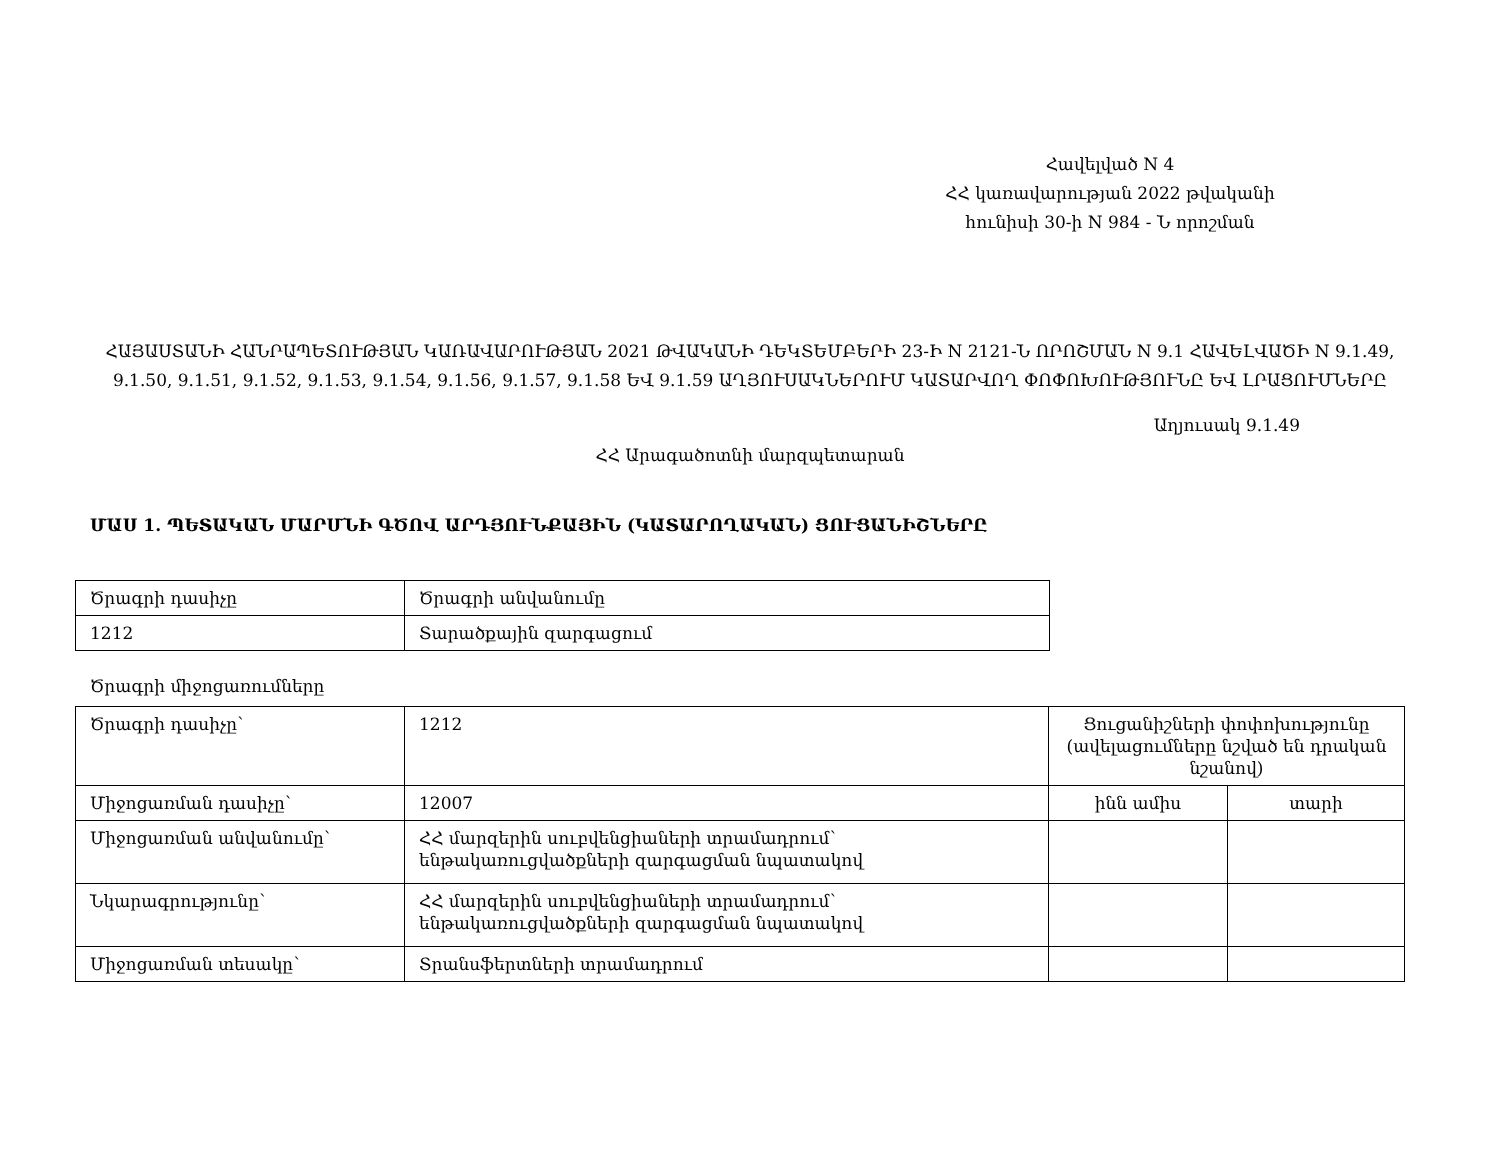Հավելված N 4
ՀՀ կառավարության 2022 թվականի
հունիսի 30-ի N 984 - Ն որոշման
ՀԱՅԱՍՏԱՆԻ ՀԱՆՐԱՊԵՏՈՒԹՅԱՆ ԿԱՌԱՎԱՐՈՒԹՅԱՆ 2021 ԹՎԱԿԱՆԻ ԴԵԿՏԵՄԲԵՐԻ 23-Ի N 2121-Ն ՈՐՈՇՄԱՆ N 9.1 ՀԱՎԵԼՎԱԾԻ N 9.1.49, 9.1.50, 9.1.51, 9.1.52, 9.1.53, 9.1.54, 9.1.56, 9.1.57, 9.1.58 ԵՎ 9.1.59 ԱՂՅՈՒՍԱԿՆԵՐՈՒՄ ԿԱՏԱՐՎՈՂ ՓՈՓՈԽՈՒԹՅՈՒՆԸ ԵՎ ԼՐԱՑՈՒՄՆԵՐԸ
Աղյուսակ 9.1.49
ՀՀ Արագածոտնի մարզպետարան
ՄԱՍ 1. ՊԵՏԱԿԱՆ ՄԱՐՄՆԻ ԳԾՈՎ ԱՐԴՅՈՒՆՔԱՅԻՆ (ԿԱՏԱՐՈՂԱԿԱՆ) ՑՈՒՑԱՆԻՇՆԵՐԸ
| Ծրագրի դասիչը | Ծրագրի անվանումը |
| 1212 | Տարածքային զարգացում |
Ծրագրի միջոցառումները
| Ծրագրի դասիչը՝ | 1212 | Ցուցանիշների փոփոխությունը (ավելացումները նշված են դրական նշանով) | |
| Միջոցառման դասիչը՝ | 12007 | ինն ամիս | տարի |
| Միջոցառման անվանումը՝ | ՀՀ մարզերին սուբվենցիաների տրամադրում՝ ենթակառուցվածքների զարգացման նպատակով | | |
| Նկարագրությունը՝ | ՀՀ մարզերին սուբվենցիաների տրամադրում՝ ենթակառուցվածքների զարգացման նպատակով | | |
| Միջոցառման տեսակը՝ | Տրանսֆերտների տրամադրում | | |